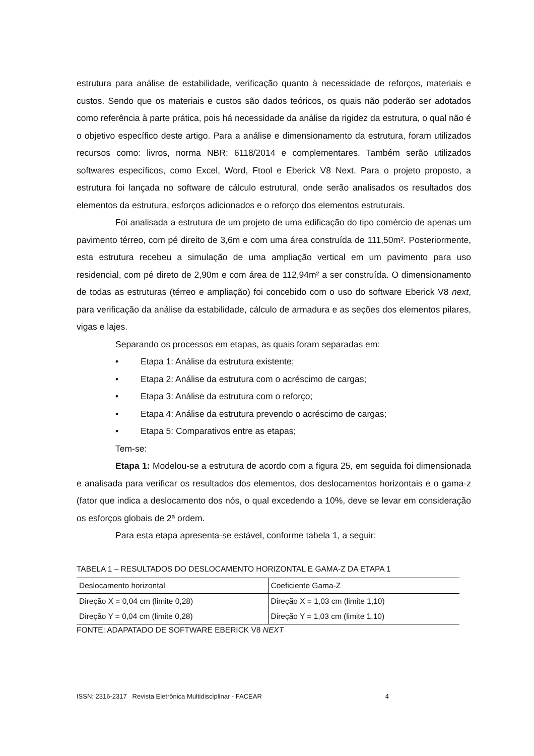estrutura para análise de estabilidade, verificação quanto à necessidade de reforços, materiais e custos. Sendo que os materiais e custos são dados teóricos, os quais não poderão ser adotados como referência à parte prática, pois há necessidade da análise da rigidez da estrutura, o qual não é o objetivo específico deste artigo. Para a análise e dimensionamento da estrutura, foram utilizados recursos como: livros, norma NBR: 6118/2014 e complementares. Também serão utilizados softwares específicos, como Excel, Word, Ftool e Eberick V8 Next. Para o projeto proposto, a estrutura foi lançada no software de cálculo estrutural, onde serão analisados os resultados dos elementos da estrutura, esforços adicionados e o reforço dos elementos estruturais.
Foi analisada a estrutura de um projeto de uma edificação do tipo comércio de apenas um pavimento térreo, com pé direito de 3,6m e com uma área construída de 111,50m². Posteriormente, esta estrutura recebeu a simulação de uma ampliação vertical em um pavimento para uso residencial, com pé direto de 2,90m e com área de 112,94m² a ser construída. O dimensionamento de todas as estruturas (térreo e ampliação) foi concebido com o uso do software Eberick V8 next, para verificação da análise da estabilidade, cálculo de armadura e as seções dos elementos pilares, vigas e lajes.
Separando os processos em etapas, as quais foram separadas em:
• Etapa 1: Análise da estrutura existente;
• Etapa 2: Análise da estrutura com o acréscimo de cargas;
• Etapa 3: Análise da estrutura com o reforço;
• Etapa 4: Análise da estrutura prevendo o acréscimo de cargas;
• Etapa 5: Comparativos entre as etapas;
Tem-se:
Etapa 1: Modelou-se a estrutura de acordo com a figura 25, em seguida foi dimensionada e analisada para verificar os resultados dos elementos, dos deslocamentos horizontais e o gama-z (fator que indica a deslocamento dos nós, o qual excedendo a 10%, deve se levar em consideração os esforços globais de 2ª ordem.
Para esta etapa apresenta-se estável, conforme tabela 1, a seguir:
TABELA 1 – RESULTADOS DO DESLOCAMENTO HORIZONTAL E GAMA-Z DA ETAPA 1
| Deslocamento horizontal | Coeficiente Gama-Z |
| --- | --- |
| Direção X = 0,04 cm (limite 0,28) | Direção X = 1,03 cm (limite 1,10) |
| Direção Y = 0,04 cm (limite 0,28) | Direção Y = 1,03 cm (limite 1,10) |
FONTE: ADAPATADO DE SOFTWARE EBERICK V8 NEXT
ISSN: 2316-2317 Revista Eletrônica Multidisciplinar - FACEAR 4